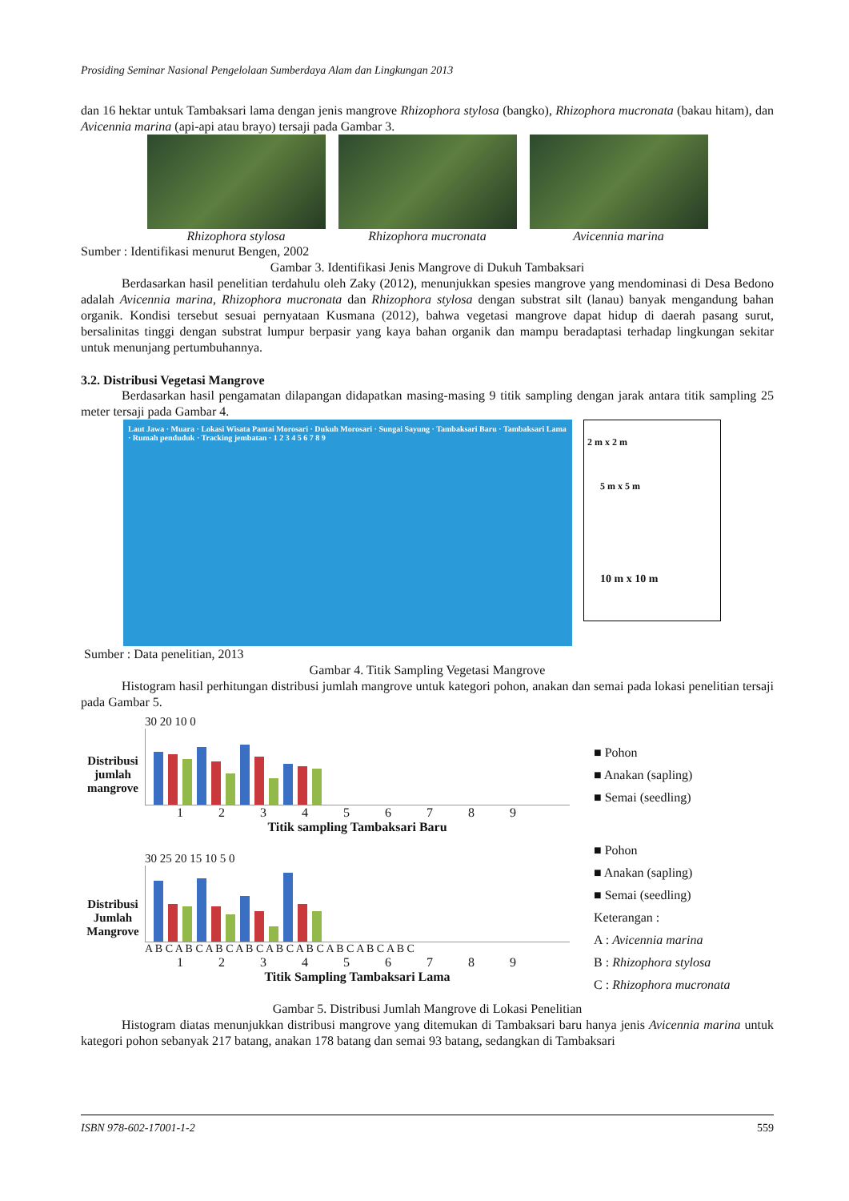Prosiding Seminar Nasional Pengelolaan Sumberdaya Alam dan Lingkungan 2013
dan 16 hektar untuk Tambaksari lama dengan jenis mangrove Rhizophora stylosa (bangko), Rhizophora mucronata (bakau hitam), dan Avicennia marina (api-api atau brayo) tersaji pada Gambar 3.
Rhizophora stylosa Rhizophora mucronata Avicennia marina
Sumber : Identifikasi menurut Bengen, 2002
Gambar 3. Identifikasi Jenis Mangrove di Dukuh Tambaksari
Berdasarkan hasil penelitian terdahulu oleh Zaky (2012), menunjukkan spesies mangrove yang mendominasi di Desa Bedono adalah Avicennia marina, Rhizophora mucronata dan Rhizophora stylosa dengan substrat silt (lanau) banyak mengandung bahan organik. Kondisi tersebut sesuai pernyataan Kusmana (2012), bahwa vegetasi mangrove dapat hidup di daerah pasang surut, bersalinitas tinggi dengan substrat lumpur berpasir yang kaya bahan organik dan mampu beradaptasi terhadap lingkungan sekitar untuk menunjang pertumbuhannya.
3.2. Distribusi Vegetasi Mangrove
Berdasarkan hasil pengamatan dilapangan didapatkan masing-masing 9 titik sampling dengan jarak antara titik sampling 25 meter tersaji pada Gambar 4.
Laut Jawa · Muara · Lokasi Wisata Pantai Morosari · Dukuh Morosari · Sungai Sayung · Tambaksari Baru · Tambaksari Lama · Rumah penduduk · Tracking jembatan · 1 2 3 4 5 6 7 8 9
2 m x 2 m
5 m x 5 m
10 m x 10 m
Sumber : Data penelitian, 2013
Gambar 4. Titik Sampling Vegetasi Mangrove
Histogram hasil perhitungan distribusi jumlah mangrove untuk kategori pohon, anakan dan semai pada lokasi penelitian tersaji pada Gambar 5.
Distribusi jumlah mangrove
30 20 10 0
1 2 3 4 5 6 7 8 9
Titik sampling Tambaksari Baru
■ Pohon
■ Anakan (sapling)
■ Semai (seedling)
Distribusi Jumlah Mangrove
30 25 20 15 10 5 0
A B C A B C A B C A B C A B C A B C A B C A B C A B C
1 2 3 4 5 6 7 8 9
Titik Sampling Tambaksari Lama
■ Pohon
■ Anakan (sapling)
■ Semai (seedling)
Keterangan :
A : Avicennia marina
B : Rhizophora stylosa
C : Rhizophora mucronata
Gambar 5. Distribusi Jumlah Mangrove di Lokasi Penelitian
Histogram diatas menunjukkan distribusi mangrove yang ditemukan di Tambaksari baru hanya jenis Avicennia marina untuk kategori pohon sebanyak 217 batang, anakan 178 batang dan semai 93 batang, sedangkan di Tambaksari
ISBN 978-602-17001-1-2 559